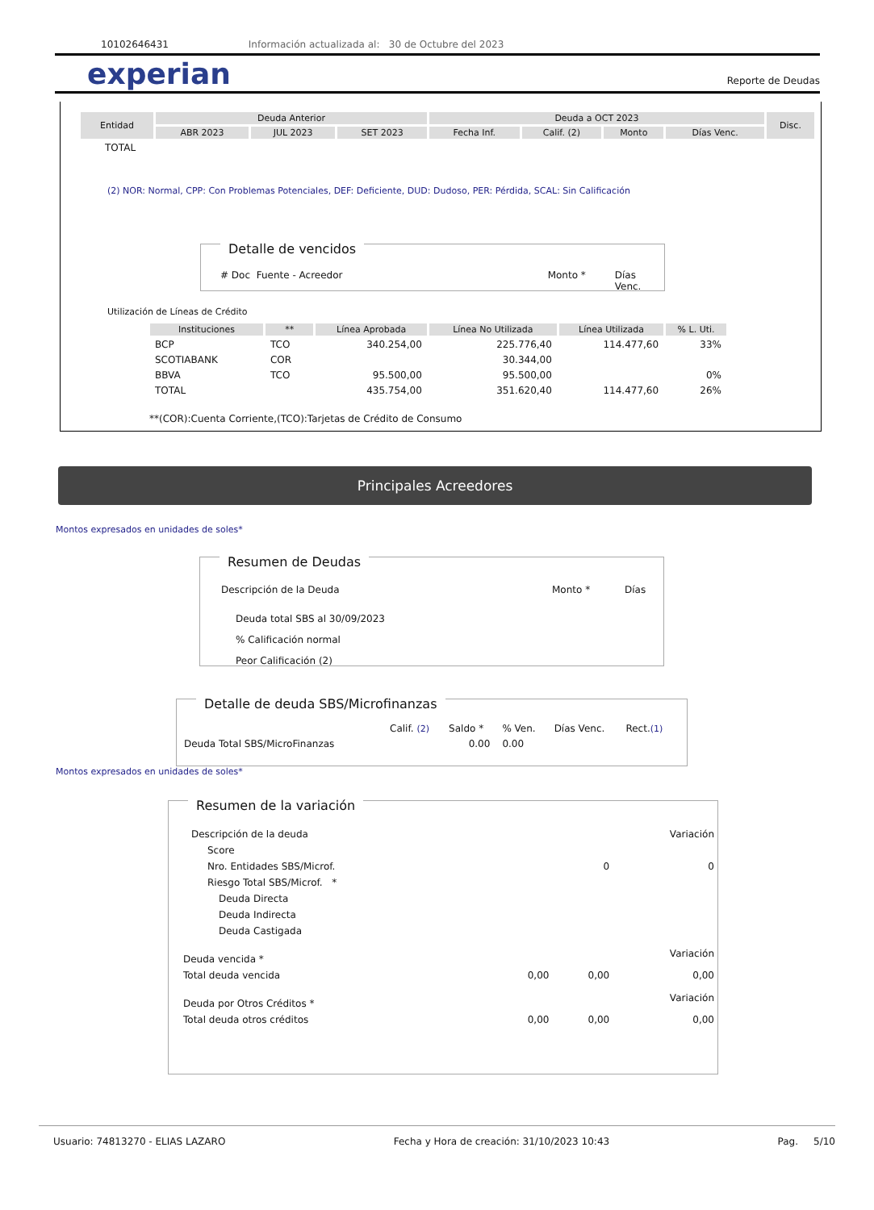10102646431 Información actualizada al: 30 de Octubre del 2023
experian
Reporte de Deudas
| Entidad | Deuda Anterior | | | Deuda a OCT 2023 | | | | Disc. |
| --- | --- | --- | --- | --- | --- | --- | --- | --- |
| | ABR 2023 | JUL 2023 | SET 2023 | Fecha Inf. | Calif. (2) | Monto | Días Venc. | |
| TOTAL | | | | | | | | |
(2) NOR: Normal, CPP: Con Problemas Potenciales, DEF: Deficiente, DUD: Dudoso, PER: Pérdida, SCAL: Sin Calificación
Detalle de vencidos
# Doc Fuente - Acreedor Monto * Días Venc.
Utilización de Líneas de Crédito
| Instituciones | ** | Línea Aprobada | Línea No Utilizada | Línea Utilizada | % L. Uti. |
| --- | --- | --- | --- | --- | --- |
| BCP | TCO | 340.254,00 | 225.776,40 | 114.477,60 | 33% |
| SCOTIABANK | COR | | 30.344,00 | | |
| BBVA | TCO | 95.500,00 | 95.500,00 | | 0% |
| TOTAL | | 435.754,00 | 351.620,40 | 114.477,60 | 26% |
**(COR):Cuenta Corriente,(TCO):Tarjetas de Crédito de Consumo
Principales Acreedores
Montos expresados en unidades de soles*
Resumen de Deudas
Descripción de la Deuda Monto * Días
Deuda total SBS al 30/09/2023
% Calificación normal
Peor Calificación (2)
Detalle de deuda SBS/Microfinanzas
| | Calif. (2) | Saldo * | % Ven. | Días Venc. | Rect. (1) |
| Deuda Total SBS/MicroFinanzas | | 0.00 | 0.00 | | |
Montos expresados en unidades de soles*
Resumen de la variación
| Descripción de la deuda | | | Variación |
| Score | | | |
| Nro. Entidades SBS/Microf. | | 0 | 0 |
| Riesgo Total SBS/Microf. * | | | |
| Deuda Directa | | | |
| Deuda Indirecta | | | |
| Deuda Castigada | | | |
| Deuda vencida * | | | Variación |
| Total deuda vencida | 0,00 | 0,00 | 0,00 |
| Deuda por Otros Créditos * | | | Variación |
| Total deuda otros créditos | 0,00 | 0,00 | 0,00 |
Usuario: 74813270 - ELIAS LAZARO Fecha y Hora de creación: 31/10/2023 10:43 Pag. 5/10